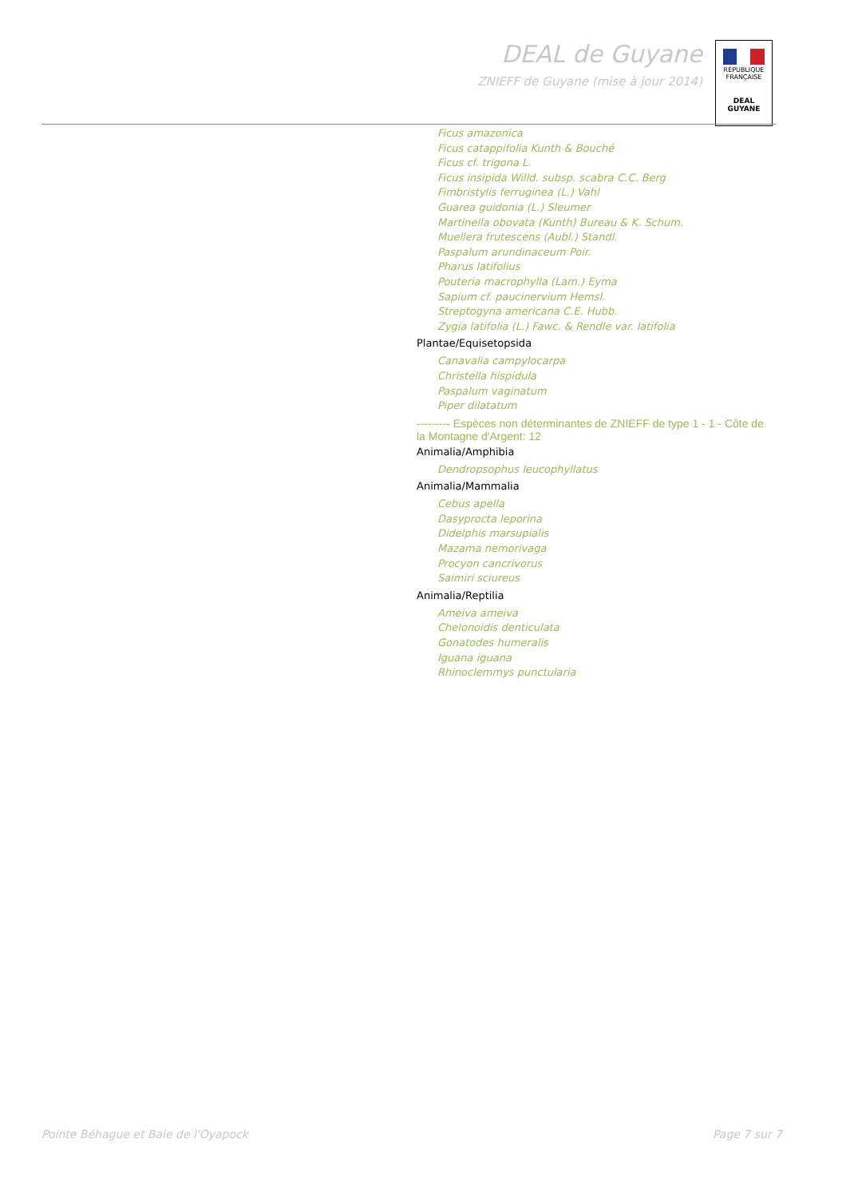DEAL de Guyane
ZNIEFF de Guyane (mise à jour 2014)
RÉPUBLIQUE FRANÇAISE
DEAL
GUYANE
Ficus amazonica
Ficus catappifolia Kunth & Bouché
Ficus cf. trigona L.
Ficus insipida Willd. subsp. scabra C.C. Berg
Fimbristylis ferruginea (L.) Vahl
Guarea guidonia (L.) Sleumer
Martinella obovata (Kunth) Bureau & K. Schum.
Muellera frutescens (Aubl.) Standl.
Paspalum arundinaceum Poir.
Pharus latifolius
Pouteria macrophylla (Lam.) Eyma
Sapium cf. paucinervium Hemsl.
Streptogyna americana C.E. Hubb.
Zygia latifolia (L.) Fawc. & Rendle var. latifolia
Plantae/Equisetopsida
Canavalia campylocarpa
Christella hispidula
Paspalum vaginatum
Piper dilatatum
--------- Espèces non déterminantes de ZNIEFF de type 1 - 1 - Côte de la Montagne d'Argent: 12
Animalia/Amphibia
Dendropsophus leucophyllatus
Animalia/Mammalia
Cebus apella
Dasyprocta leporina
Didelphis marsupialis
Mazama nemorivaga
Procyon cancrivorus
Saimiri sciureus
Animalia/Reptilia
Ameiva ameiva
Chelonoidis denticulata
Gonatodes humeralis
Iguana iguana
Rhinoclemmys punctularia
Pointe Béhague et Baie de l'Oyapock Page 7 sur 7